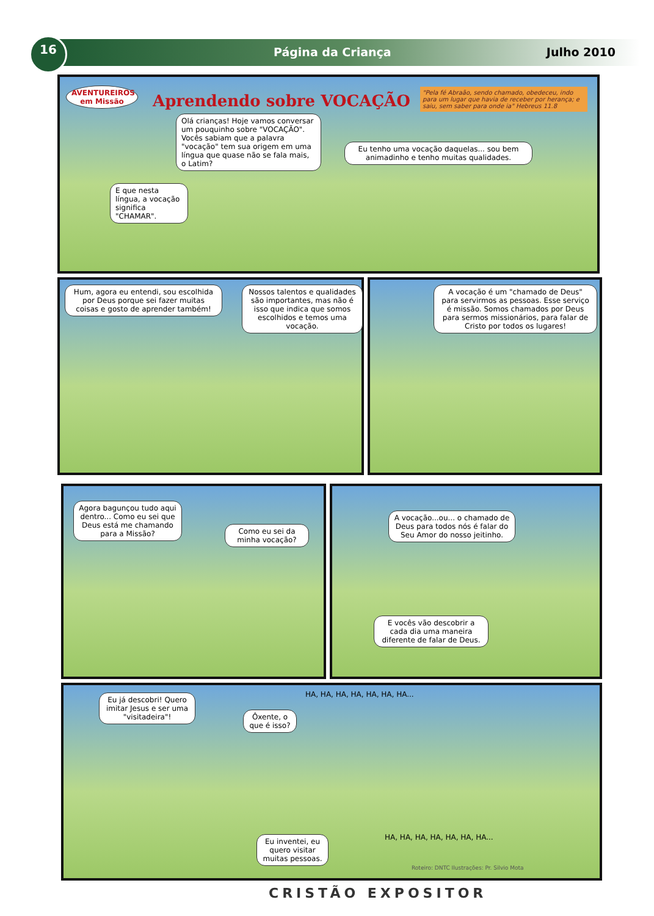16
Página da Criança Julho 2010
AVENTUREIROS em Missão
Aprendendo sobre VOCAÇÃO
"Pela fé Abraão, sendo chamado, obedeceu, indo para um lugar que havia de receber por herança; e saiu, sem saber para onde ia" Hebreus 11.8
Olá crianças! Hoje vamos conversar um pouquinho sobre "VOCAÇÃO". Vocês sabiam que a palavra "vocação" tem sua origem em uma língua que quase não se fala mais, o Latim?
Eu tenho uma vocação daquelas... sou bem animadinho e tenho muitas qualidades.
E que nesta língua, a vocação significa "CHAMAR".
Hum, agora eu entendi, sou escolhida por Deus porque sei fazer muitas coisas e gosto de aprender também!
Nossos talentos e qualidades são importantes, mas não é isso que indica que somos escolhidos e temos uma vocação.
A vocação é um "chamado de Deus" para servirmos as pessoas. Esse serviço é missão. Somos chamados por Deus para sermos missionários, para falar de Cristo por todos os lugares!
Agora bagunçou tudo aqui dentro... Como eu sei que Deus está me chamando para a Missão?
Como eu sei da minha vocação?
A vocação...ou... o chamado de Deus para todos nós é falar do Seu Amor do nosso jeitinho.
E vocês vão descobrir a cada dia uma maneira diferente de falar de Deus.
Eu já descobri! Quero imitar Jesus e ser uma "visitadeira"!
Ôxente, o que é isso?
HA, HA, HA, HA, HA, HA, HA...
HA, HA, HA, HA, HA, HA, HA...
Eu inventei, eu quero visitar muitas pessoas.
Roteiro: DNTC Ilustrações: Pr. Silvio Mota
CRISTÃO EXPOSITOR